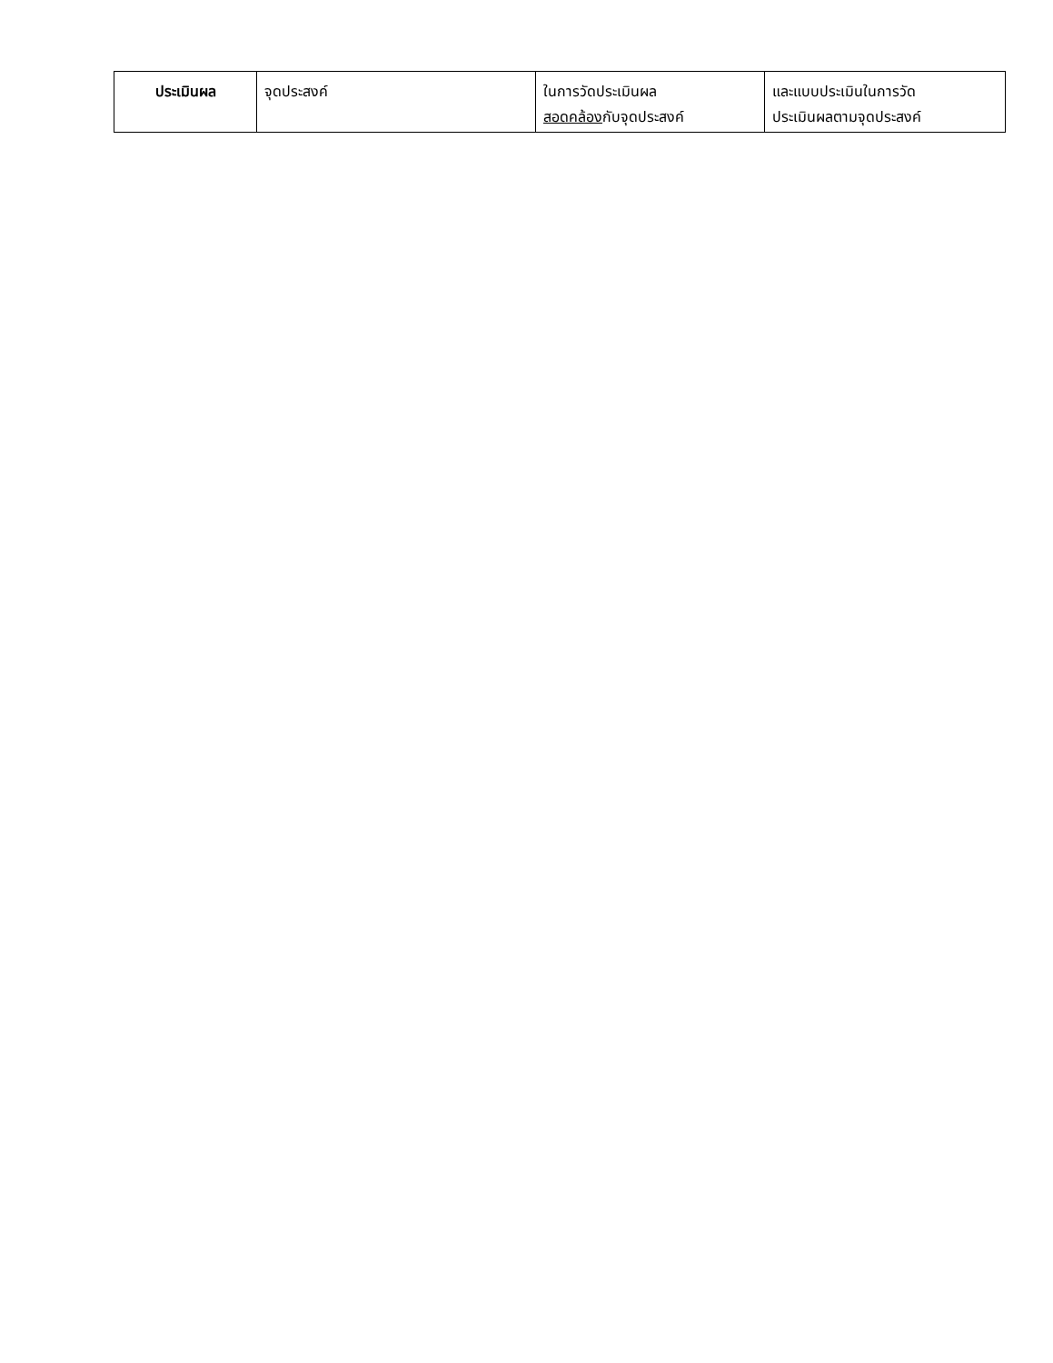| ประเมินผล | จุดประสงค์ | ในการวัดประเมินผล สอดคล้อง กับจุดประสงค์ | และแบบประเมินในการวัด ประเมินผลตามจุดประสงค์ |